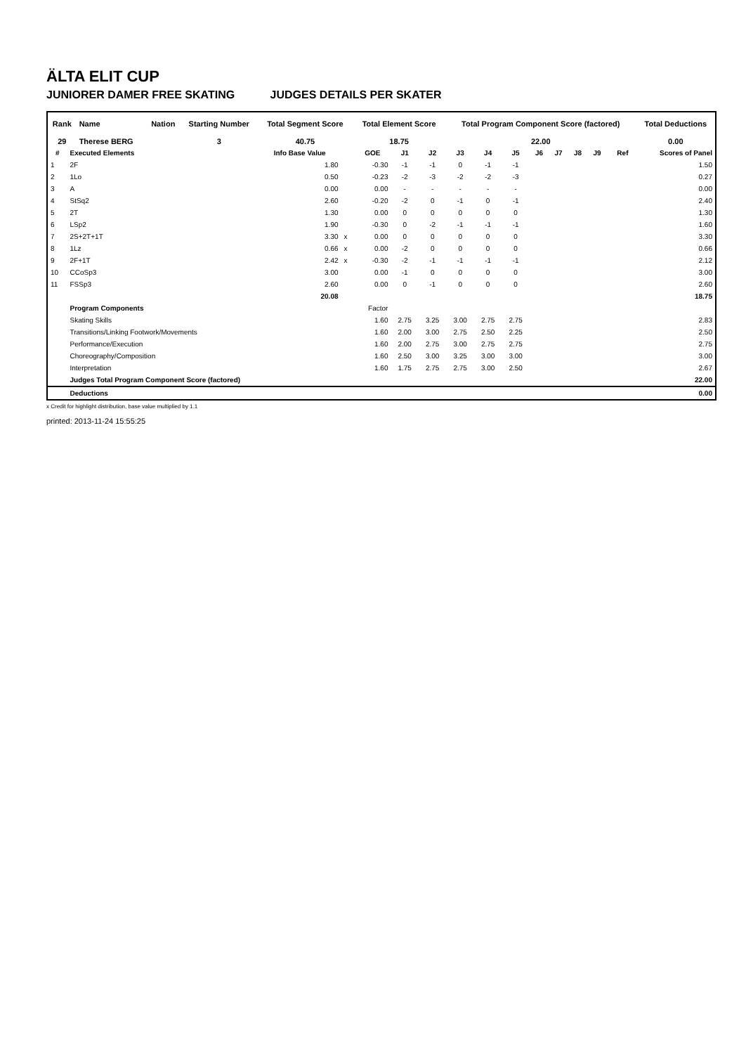ÄLTA ELIT CUP
JUNIORER DAMER FREE SKATING JUDGES DETAILS PER SKATER
| Rank | Name | Nation | Starting Number | Total Segment Score | Total Element Score | Total Program Component Score (factored) | Total Deductions |
| --- | --- | --- | --- | --- | --- | --- | --- |
| 29 | Therese BERG | | 3 | 40.75 | 18.75 | 22.00 | 0.00 |
| # | Executed Elements | Info Base Value | | GOE | J1 | J2 | J3 | J4 | J5 | J6 | J7 | J8 | J9 | Ref | Scores of Panel |
| --- | --- | --- | --- | --- | --- | --- | --- | --- | --- | --- | --- | --- | --- | --- | --- |
| 1 | 2F | 1.80 | | -0.30 | -1 | -1 | 0 | -1 | -1 | | | | | | 1.50 |
| 2 | 1Lo | 0.50 | | -0.23 | -2 | -3 | -2 | -2 | -3 | | | | | | 0.27 |
| 3 | A | 0.00 | | 0.00 | - | - | - | - | - | | | | | | 0.00 |
| 4 | StSq2 | 2.60 | | -0.20 | -2 | 0 | -1 | 0 | -1 | | | | | | 2.40 |
| 5 | 2T | 1.30 | | 0.00 | 0 | 0 | 0 | 0 | 0 | | | | | | 1.30 |
| 6 | LSp2 | 1.90 | | -0.30 | 0 | -2 | -1 | -1 | -1 | | | | | | 1.60 |
| 7 | 2S+2T+1T | 3.30 | x | 0.00 | 0 | 0 | 0 | 0 | 0 | | | | | | 3.30 |
| 8 | 1Lz | 0.66 | x | 0.00 | -2 | 0 | 0 | 0 | 0 | | | | | | 0.66 |
| 9 | 2F+1T | 2.42 | x | -0.30 | -2 | -1 | -1 | -1 | -1 | | | | | | 2.12 |
| 10 | CCoSp3 | 3.00 | | 0.00 | -1 | 0 | 0 | 0 | 0 | | | | | | 3.00 |
| 11 | FSSp3 | 2.60 | | 0.00 | 0 | -1 | 0 | 0 | 0 | | | | | | 2.60 |
| | | 20.08 | | | | | | | | | | | | | 18.75 |
| | Program Components | | | Factor | | | | | | | | | | | |
| | Skating Skills | | | 1.60 | 2.75 | 3.25 | 3.00 | 2.75 | 2.75 | | | | | | 2.83 |
| | Transitions/Linking Footwork/Movements | | | 1.60 | 2.00 | 3.00 | 2.75 | 2.50 | 2.25 | | | | | | 2.50 |
| | Performance/Execution | | | 1.60 | 2.00 | 2.75 | 3.00 | 2.75 | 2.75 | | | | | | 2.75 |
| | Choreography/Composition | | | 1.60 | 2.50 | 3.00 | 3.25 | 3.00 | 3.00 | | | | | | 3.00 |
| | Interpretation | | | 1.60 | 1.75 | 2.75 | 2.75 | 3.00 | 2.50 | | | | | | 2.67 |
| | Judges Total Program Component Score (factored) | | | | | | | | | | | | | | 22.00 |
| | Deductions | | | | | | | | | | | | | | 0.00 |
x Credit for highlight distribution, base value multiplied by 1.1
printed: 2013-11-24 15:55:25